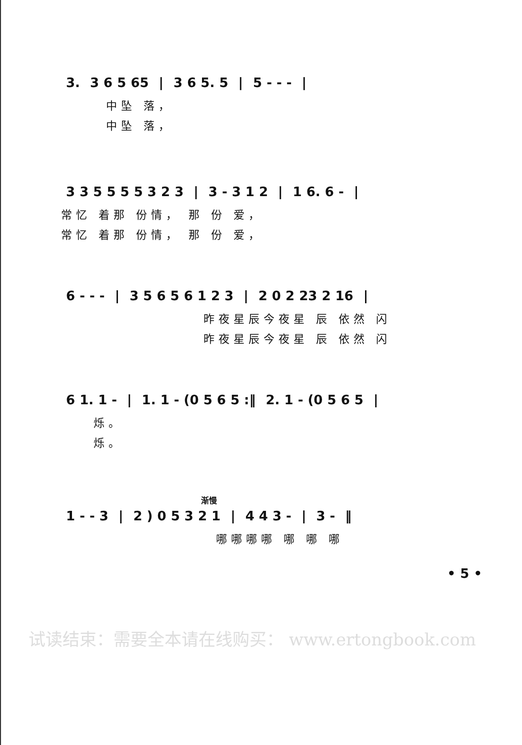| 3. | 3 6 5 65 | / | 3 6 5. 5 | / | 5 - - - | / |
中坠 落，
中坠 落，
| 3 3 5 5 5 5 3 2 3 | / | 3 - 3 1 2 | / | 1 6. 6 - | / |
常忆 着那 份情， 那 份 爱，
常忆 着那 份情， 那 份 爱，
| 6 - - - | / | 3 5 6 5 6 1 2 3 | / | 2 0 2 23 2 16 | / |
昨夜星辰今夜星 辰 依然 闪
昨夜星辰今夜星 辰 依然 闪
| 6 1. 1 - | / | 1. 1 - (0 5 6 5 :‖ | 2. 1 - (0 5 6 5 | / |
烁。
烁。
渐慢
| 1 - - 3 | / | 2 ) 0 5 3 2 1 | / | 4 4 3 - | / | 3 - | ‖ |
哪哪哪哪 哪 哪 哪
• 5 •
试读结束：需要全本请在线购买： www.ertongbook.com